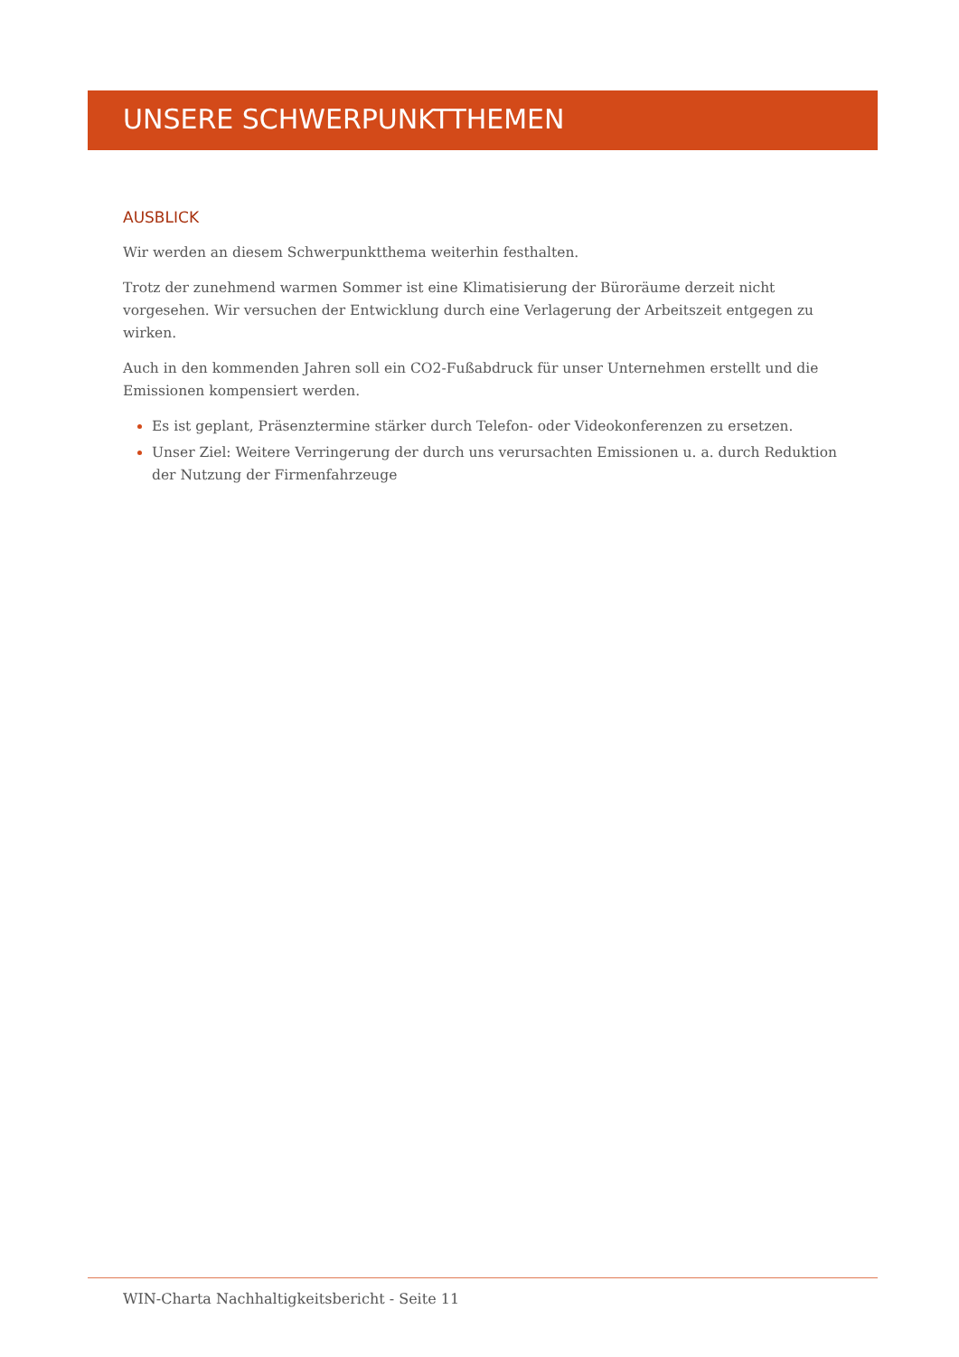UNSERE SCHWERPUNKTTHEMEN
AUSBLICK
Wir werden an diesem Schwerpunktthema weiterhin festhalten.
Trotz der zunehmend warmen Sommer ist eine Klimatisierung der Büroräume derzeit nicht vorgesehen. Wir versuchen der Entwicklung durch eine Verlagerung der Arbeitszeit entgegen zu wirken.
Auch in den kommenden Jahren soll ein CO2-Fußabdruck für unser Unternehmen erstellt und die Emissionen kompensiert werden.
Es ist geplant, Präsenztermine stärker durch Telefon- oder Videokonferenzen zu ersetzen.
Unser Ziel: Weitere Verringerung der durch uns verursachten Emissionen u. a. durch Reduktion der Nutzung der Firmenfahrzeuge
WIN-Charta Nachhaltigkeitsbericht - Seite 11